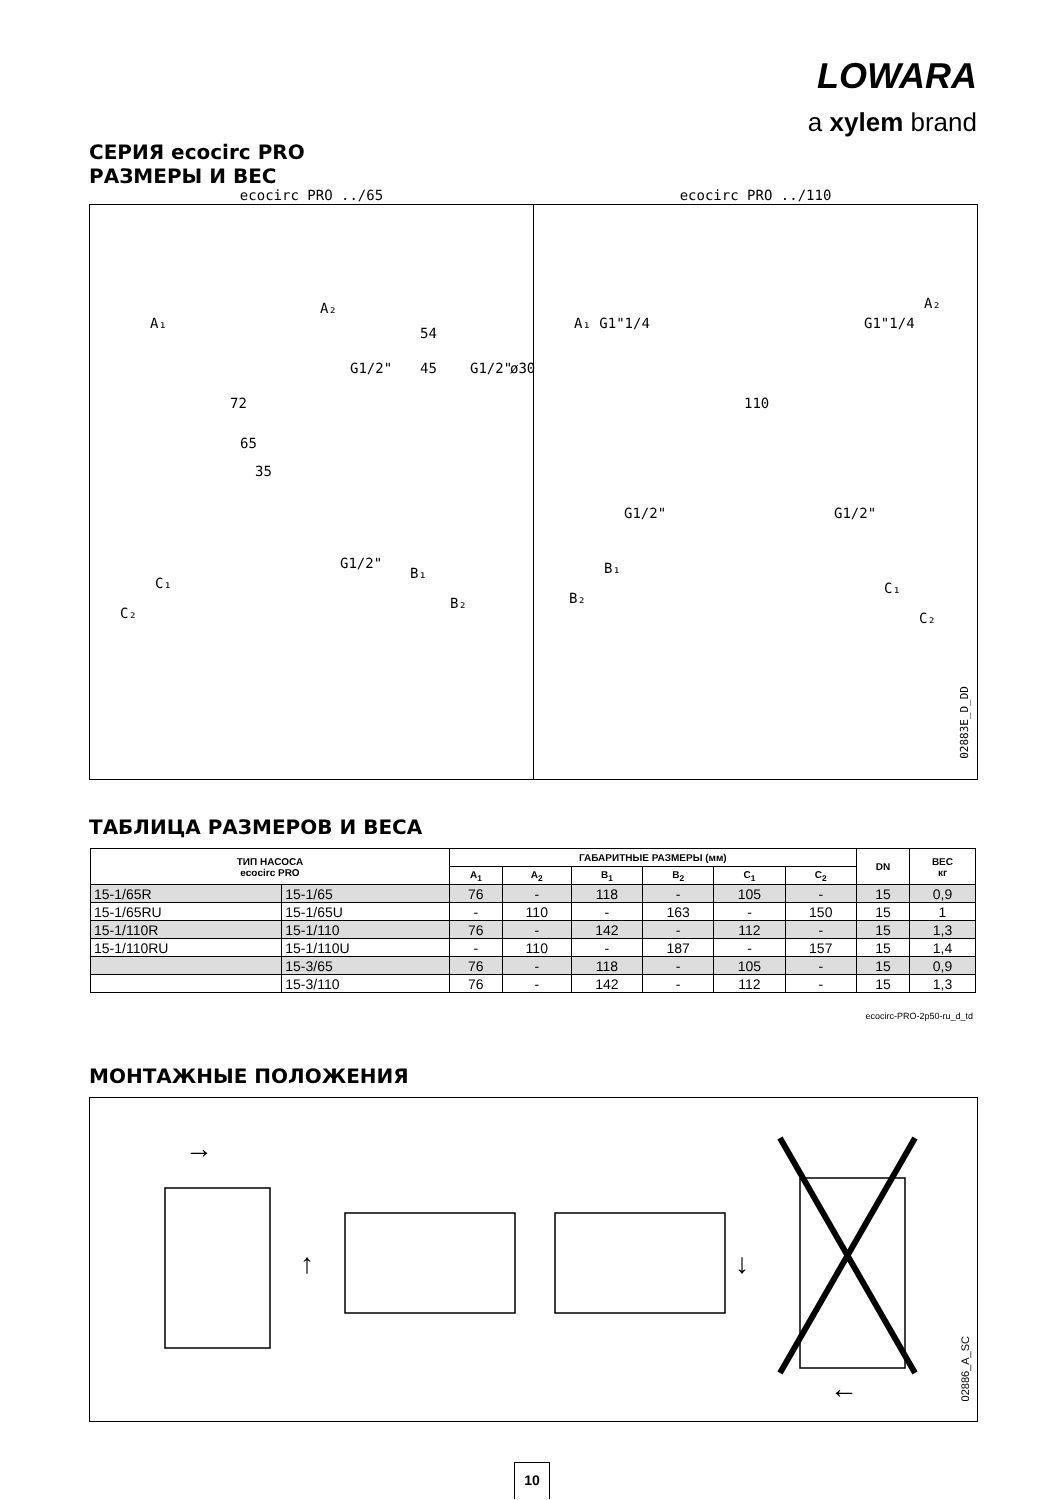LOWARA
a xylem brand
СЕРИЯ ecocirc PRO
РАЗМЕРЫ И ВЕС
A₁
A₂
72
54
45 G1/2" G1/2" ø30
65
35
G1/2"
B₁
B₂
C₁
C₂
ecocirc PRO ../65
A₁ G1"1/4 G1"1/4
A₂
110
G1/2" G1/2"
B₁
B₂
C₁
C₂
ecocirc PRO ../110
02883E_D_DD
ТАБЛИЦА РАЗМЕРОВ И ВЕСА
| ТИП НАСОСА ecocirc PRO | | ГАБАРИТНЫЕ РАЗМЕРЫ (мм) | | | | | | DN | ВЕС кг |
| --- | --- | --- | --- | --- | --- | --- | --- | --- | --- |
| | | A<sub>1</sub> | A<sub>2</sub> | B<sub>1</sub> | B<sub>2</sub> | C<sub>1</sub> | C<sub>2</sub> | | |
| 15-1/65R | 15-1/65 | 76 | - | 118 | - | 105 | - | 15 | 0,9 |
| 15-1/65RU | 15-1/65U | - | 110 | - | 163 | - | 150 | 15 | 1 |
| 15-1/110R | 15-1/110 | 76 | - | 142 | - | 112 | - | 15 | 1,3 |
| 15-1/110RU | 15-1/110U | - | 110 | - | 187 | - | 157 | 15 | 1,4 |
| | 15-3/65 | 76 | - | 118 | - | 105 | - | 15 | 0,9 |
| | 15-3/110 | 76 | - | 142 | - | 112 | - | 15 | 1,3 |
ecocirc-PRO-2p50-ru_d_td
МОНТАЖНЫЕ ПОЛОЖЕНИЯ
→
↑
↓
←
02886_A_SC
10